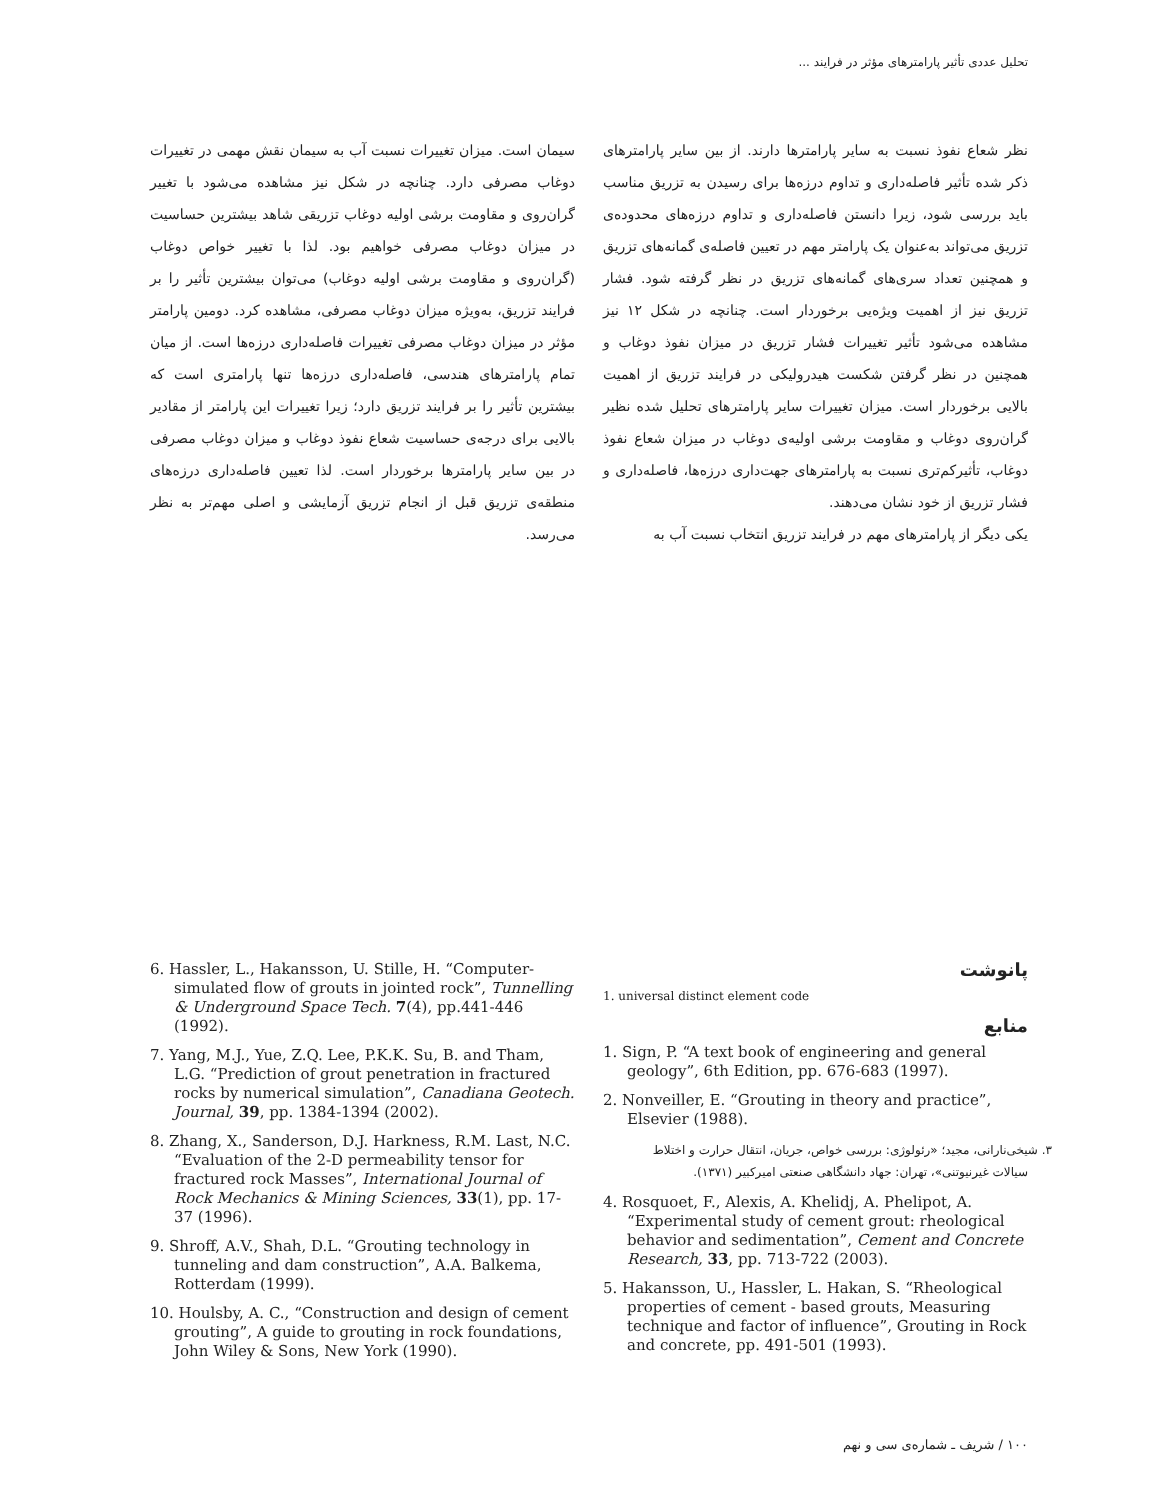تحلیل عددی تأثیر پارامترهای مؤثر در فرایند ...
نظر شعاع نفوذ نسبت به سایر پارامترها دارند. از بین سایر پارامترهای ذکر شده تأثیر فاصله‌داری و تداوم درزه‌ها برای رسیدن به تزریق مناسب باید بررسی شود، زیرا دانستن فاصله‌داری و تداوم درزه‌های محدوده‌ی تزریق می‌تواند به‌عنوان یک پارامتر مهم در تعیین فاصله‌ی گمانه‌های تزریق و همچنین تعداد سری‌های گمانه‌های تزریق در نظر گرفته شود. فشار تزریق نیز از اهمیت ویژه‌یی برخوردار است. چنانچه در شکل ۱۲ نیز مشاهده می‌شود تأثیر تغییرات فشار تزریق در میزان نفوذ دوغاب و همچنین در نظر گرفتن شکست هیدرولیکی در فرایند تزریق از اهمیت بالایی برخوردار است. میزان تغییرات سایر پارامترهای تحلیل شده نظیر گران‌روی دوغاب و مقاومت برشی اولیه‌ی دوغاب در میزان شعاع نفوذ دوغاب، تأثیرکم‌تری نسبت به پارامترهای جهت‌داری درزه‌ها، فاصله‌داری و فشار تزریق از خود نشان می‌دهند.
یکی دیگر از پارامترهای مهم در فرایند تزریق انتخاب نسبت آب به
سیمان است. میزان تغییرات نسبت آب به سیمان نقش مهمی در تغییرات دوغاب مصرفی دارد. چنانچه در شکل نیز مشاهده می‌شود با تغییر گران‌روی و مقاومت برشی اولیه دوغاب تزریقی شاهد بیشترین حساسیت در میزان دوغاب مصرفی خواهیم بود. لذا با تغییر خواص دوغاب (گران‌روی و مقاومت برشی اولیه دوغاب) می‌توان بیشترین تأثیر را بر فرایند تزریق، به‌ویژه میزان دوغاب مصرفی، مشاهده کرد. دومین پارامتر مؤثر در میزان دوغاب مصرفی تغییرات فاصله‌داری درزه‌ها است. از میان تمام پارامترهای هندسی، فاصله‌داری درزه‌ها تنها پارامتری است که بیشترین تأثیر را بر فرایند تزریق دارد؛ زیرا تغییرات این پارامتر از مقادیر بالایی برای درجه‌ی حساسیت شعاع نفوذ دوغاب و میزان دوغاب مصرفی در بین سایر پارامترها برخوردار است. لذا تعیین فاصله‌داری درزه‌های منطقه‌ی تزریق قبل از انجام تزریق آزمایشی و اصلی مهم‌تر به نظر می‌رسد.
پانوشت
1. universal distinct element code
منابع
1. Sign, P. “A text book of engineering and general geology”, 6th Edition, pp. 676-683 (1997).
2. Nonveiller, E. “Grouting in theory and practice”, Elsevier (1988).
۳. شیخی‌نارانی، مجید؛ «رئولوژی: بررسی خواص، جریان، انتقال حرارت و اختلاط سیالات غیرنیوتنی»، تهران: جهاد دانشگاهی صنعتی امیرکبیر (۱۳۷۱).
4. Rosquoet, F., Alexis, A. Khelidj, A. Phelipot, A. “Experimental study of cement grout: rheological behavior and sedimentation”, Cement and Concrete Research, 33, pp. 713-722 (2003).
5. Hakansson, U., Hassler, L. Hakan, S. “Rheological properties of cement - based grouts, Measuring technique and factor of influence”, Grouting in Rock and concrete, pp. 491-501 (1993).
6. Hassler, L., Hakansson, U. Stille, H. “Computer-simulated flow of grouts in jointed rock”, Tunnelling & Underground Space Tech. 7(4), pp.441-446 (1992).
7. Yang, M.J., Yue, Z.Q. Lee, P.K.K. Su, B. and Tham, L.G. “Prediction of grout penetration in fractured rocks by numerical simulation”, Canadiana Geotech. Journal, 39, pp. 1384-1394 (2002).
8. Zhang, X., Sanderson, D.J. Harkness, R.M. Last, N.C. “Evaluation of the 2-D permeability tensor for fractured rock Masses”, International Journal of Rock Mechanics & Mining Sciences, 33(1), pp. 17-37 (1996).
9. Shroff, A.V., Shah, D.L. “Grouting technology in tunneling and dam construction”, A.A. Balkema, Rotterdam (1999).
10. Houlsby, A. C., “Construction and design of cement grouting”, A guide to grouting in rock foundations, John Wiley & Sons, New York (1990).
۱۰۰ / شریف ـ شماره‌ی سی و نهم